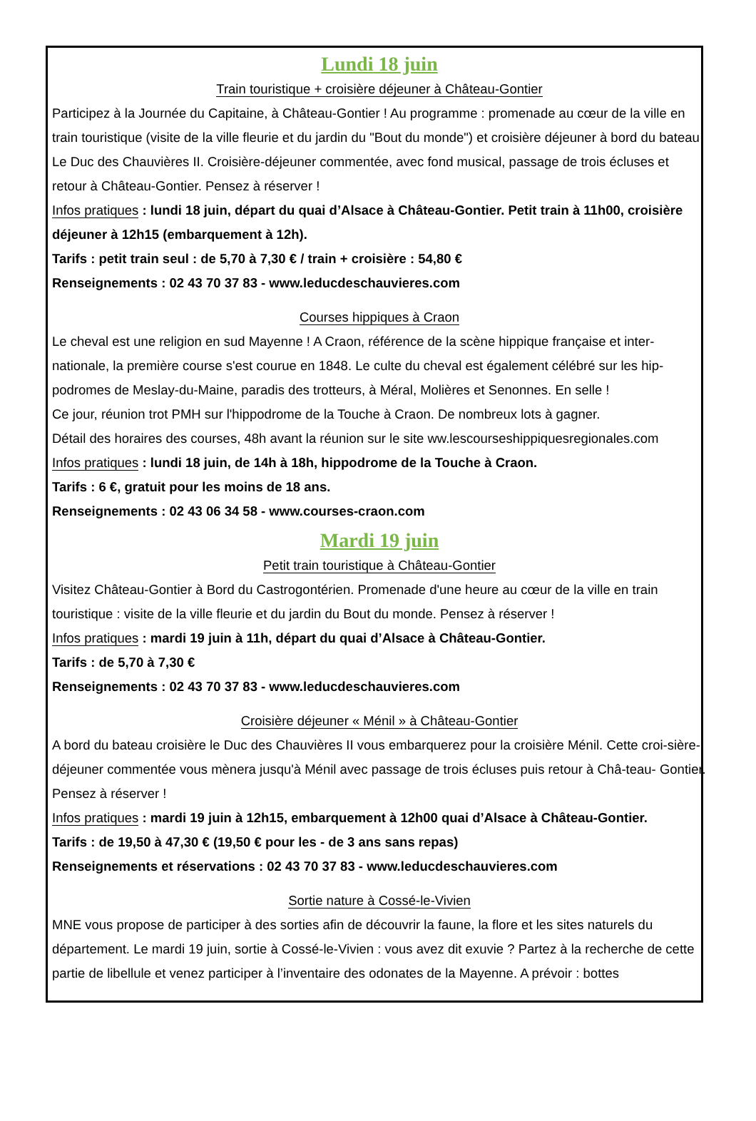Lundi 18 juin
Train touristique + croisière déjeuner à Château-Gontier
Participez à la Journée du Capitaine, à Château-Gontier ! Au programme : promenade au cœur de la ville en train touristique (visite de la ville fleurie et du jardin du "Bout du monde") et croisière déjeuner à bord du bateau Le Duc des Chauvières II. Croisière-déjeuner commentée, avec fond musical, passage de trois écluses et retour à Château-Gontier. Pensez à réserver !
Infos pratiques : lundi 18 juin, départ du quai d’Alsace à Château-Gontier. Petit train à 11h00, croisière déjeuner à 12h15 (embarquement à 12h).
Tarifs : petit train seul : de 5,70 à 7,30 € / train + croisière : 54,80 €
Renseignements : 02 43 70 37 83 - www.leducdeschauvieres.com
Courses hippiques à Craon
Le cheval est une religion en sud Mayenne ! A Craon, référence de la scène hippique française et inter-nationale, la première course s'est courue en 1848. Le culte du cheval est également célébré sur les hip-podromes de Meslay-du-Maine, paradis des trotteurs, à Méral, Molières et Senonnes. En selle !
Ce jour, réunion trot PMH sur l'hippodrome de la Touche à Craon. De nombreux lots à gagner.
Détail des horaires des courses, 48h avant la réunion sur le site ww.lescourseshippiquesregionales.com
Infos pratiques : lundi 18 juin, de 14h à 18h, hippodrome de la Touche à Craon.
Tarifs : 6 €, gratuit pour les moins de 18 ans.
Renseignements : 02 43 06 34 58 - www.courses-craon.com
Mardi 19 juin
Petit train touristique à Château-Gontier
Visitez Château-Gontier à Bord du Castrogontérien. Promenade d'une heure au cœur de la ville en train touristique : visite de la ville fleurie et du jardin du Bout du monde. Pensez à réserver !
Infos pratiques : mardi 19 juin à 11h, départ du quai d’Alsace à Château-Gontier.
Tarifs : de 5,70 à 7,30 €
Renseignements : 02 43 70 37 83 - www.leducdeschauvieres.com
Croisière déjeuner « Ménil » à Château-Gontier
A bord du bateau croisière le Duc des Chauvières II vous embarquerez pour la croisière Ménil. Cette croi-sière- déjeuner commentée vous mènera jusqu'à Ménil avec passage de trois écluses puis retour à Châ-teau- Gontier. Pensez à réserver !
Infos pratiques : mardi 19 juin à 12h15, embarquement à 12h00 quai d’Alsace à Château-Gontier.
Tarifs : de 19,50 à 47,30 € (19,50 € pour les - de 3 ans sans repas)
Renseignements et réservations : 02 43 70 37 83 - www.leducdeschauvieres.com
Sortie nature à Cossé-le-Vivien
MNE vous propose de participer à des sorties afin de découvrir la faune, la flore et les sites naturels du département. Le mardi 19 juin, sortie à Cossé-le-Vivien : vous avez dit exuvie ? Partez à la recherche de cette partie de libellule et venez participer à l’inventaire des odonates de la Mayenne. A prévoir : bottes